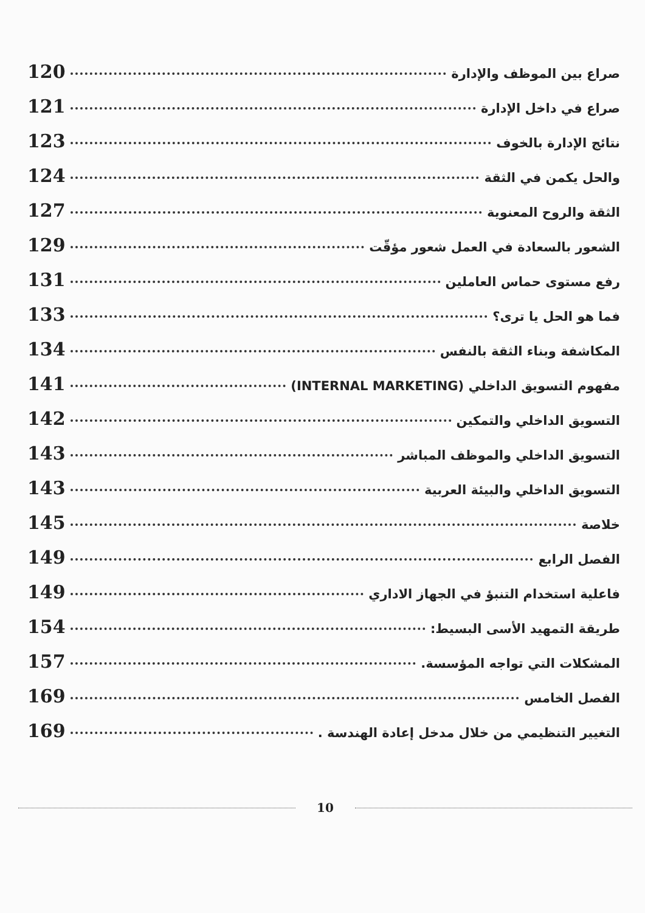صراع بين الموظف والإدارة 120
صراع في داخل الإدارة 121
نتائج الإدارة بالخوف 123
والحل يكمن في الثقة 124
الثقة والروح المعنوية 127
الشعور بالسعادة في العمل شعور مؤقّت 129
رفع مستوى حماس العاملين 131
فما هو الحل يا ترى؟ 133
المكاشفة وبناء الثقة بالنفس 134
مفهوم التسويق الداخلي (INTERNAL MARKETING) 141
التسويق الداخلي والتمكين 142
التسويق الداخلي والموظف المباشر 143
التسويق الداخلي والبيئة العربية 143
خلاصة 145
الفصل الرابع 149
فاعلية استخدام التنبؤ في الجهاز الاداري 149
طريقة التمهيد الأسى البسيط: 154
المشكلات التي تواجه المؤسسة. 157
الفصل الخامس 169
التغيير التنظيمي من خلال مدخل إعادة الهندسة . 169
10